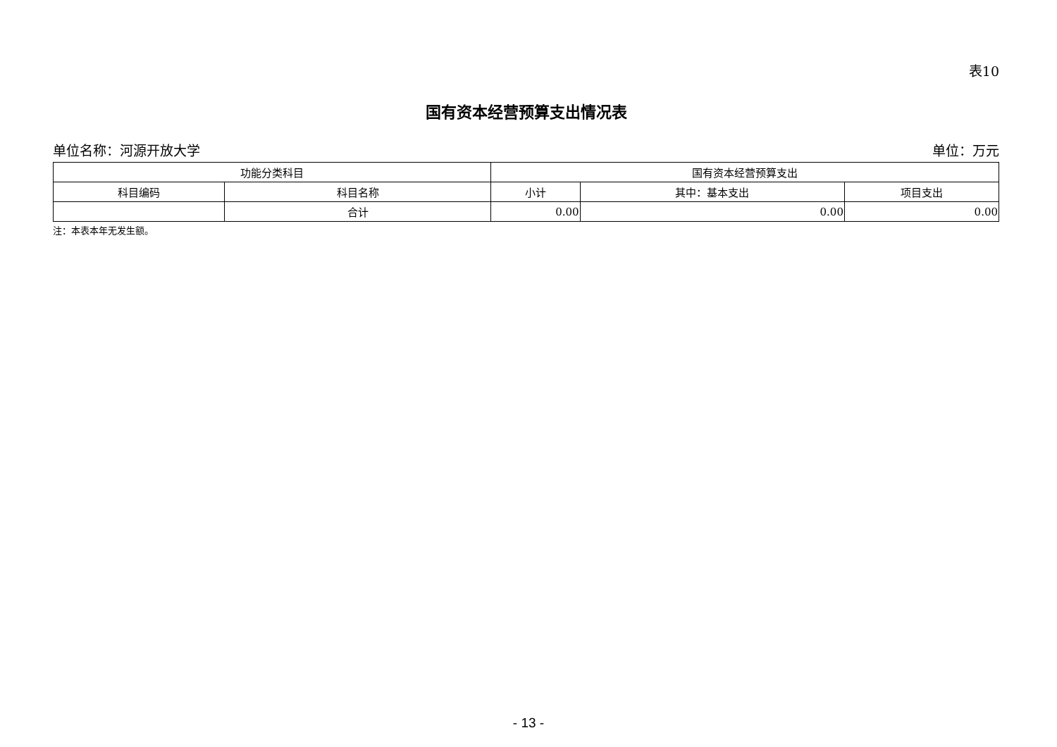表10
国有资本经营预算支出情况表
单位名称：河源开放大学 单位：万元
| 功能分类科目 | | 国有资本经营预算支出 | | |
| --- | --- | --- | --- | --- |
| 科目编码 | 科目名称 | 小计 | 其中：基本支出 | 项目支出 |
| | 合计 | 0.00 | 0.00 | 0.00 |
注：本表本年无发生额。
- 13 -